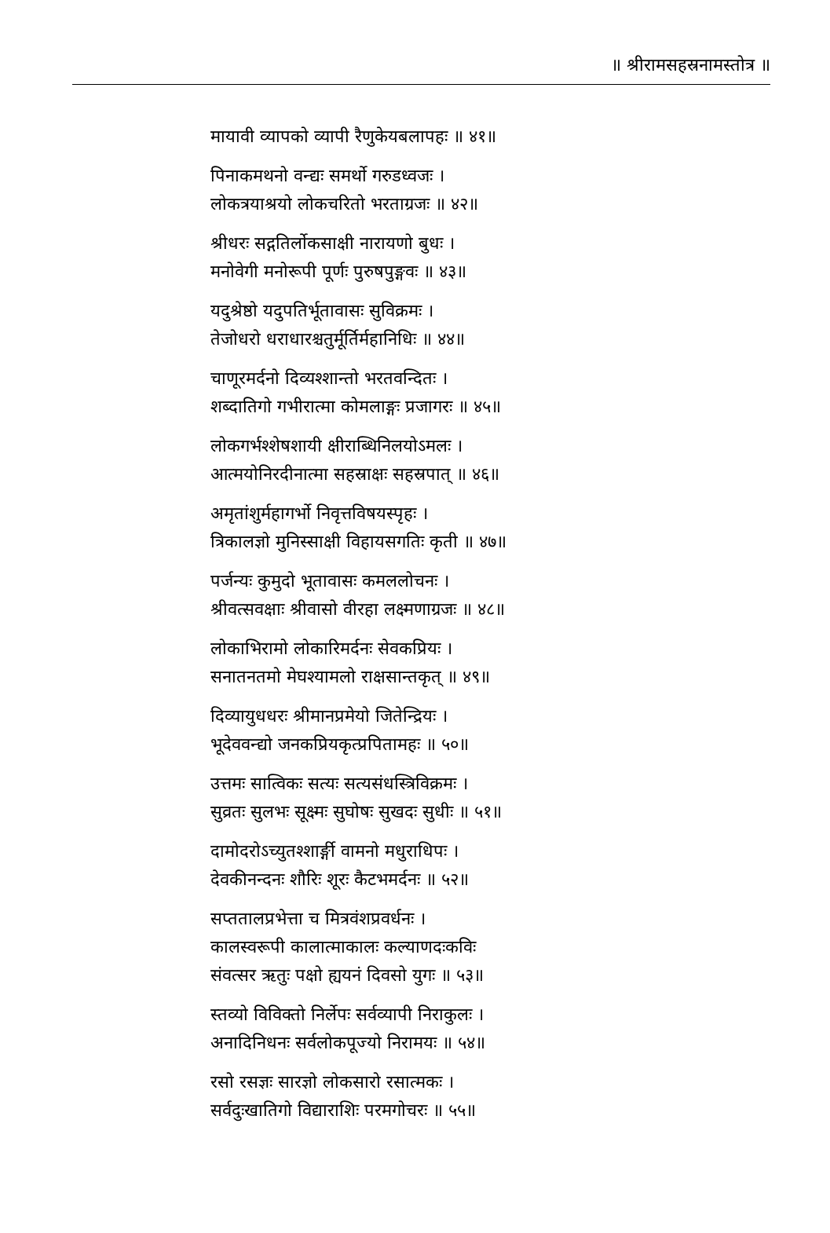॥ श्रीरामसहस्रनामस्तोत्र ॥
मायावी व्यापको व्यापी रैणुकेयबलापहः ॥ ४१॥
पिनाकमथनो वन्द्यः समर्थो गरुडध्वजः ।
लोकत्रयाश्रयो लोकचरितो भरताग्रजः ॥ ४२॥
श्रीधरः सद्गतिर्लोकसाक्षी नारायणो बुधः ।
मनोवेगी मनोरूपी पूर्णः पुरुषपुङ्गवः ॥ ४३॥
यदुश्रेष्ठो यदुपतिर्भूतावासः सुविक्रमः ।
तेजोधरो धराधारश्चतुर्मूर्तिर्महानिधिः ॥ ४४॥
चाणूरमर्दनो दिव्यश्शान्तो भरतवन्दितः ।
शब्दातिगो गभीरात्मा कोमलाङ्गः प्रजागरः ॥ ४५॥
लोकगर्भश्शेषशायी क्षीराब्धिनिलयोऽमलः ।
आत्मयोनिरदीनात्मा सहस्राक्षः सहस्रपात् ॥ ४६॥
अमृतांशुर्महागर्भो निवृत्तविषयस्पृहः ।
त्रिकालज्ञो मुनिस्साक्षी विहायसगतिः कृती ॥ ४७॥
पर्जन्यः कुमुदो भूतावासः कमललोचनः ।
श्रीवत्सवक्षाः श्रीवासो वीरहा लक्ष्मणाग्रजः ॥ ४८॥
लोकाभिरामो लोकारिमर्दनः सेवकप्रियः ।
सनातनतमो मेघश्यामलो राक्षसान्तकृत् ॥ ४९॥
दिव्यायुधधरः श्रीमानप्रमेयो जितेन्द्रियः ।
भूदेववन्द्यो जनकप्रियकृत्प्रपितामहः ॥ ५०॥
उत्तमः सात्विकः सत्यः सत्यसंधस्त्रिविक्रमः ।
सुव्रतः सुलभः सूक्ष्मः सुघोषः सुखदः सुधीः ॥ ५१॥
दामोदरोऽच्युतश्शार्ङ्गी वामनो मधुराधिपः ।
देवकीनन्दनः शौरिः शूरः कैटभमर्दनः ॥ ५२॥
सप्ततालप्रभेत्ता च मित्रवंशप्रवर्धनः ।
कालस्वरूपी कालात्माकालः कल्याणदःकविः
संवत्सर ऋतुः पक्षो ह्ययनं दिवसो युगः ॥ ५३॥
स्तव्यो विविक्तो निर्लेपः सर्वव्यापी निराकुलः ।
अनादिनिधनः सर्वलोकपूज्यो निरामयः ॥ ५४॥
रसो रसज्ञः सारज्ञो लोकसारो रसात्मकः ।
सर्वदुःखातिगो विद्याराशिः परमगोचरः ॥ ५५॥